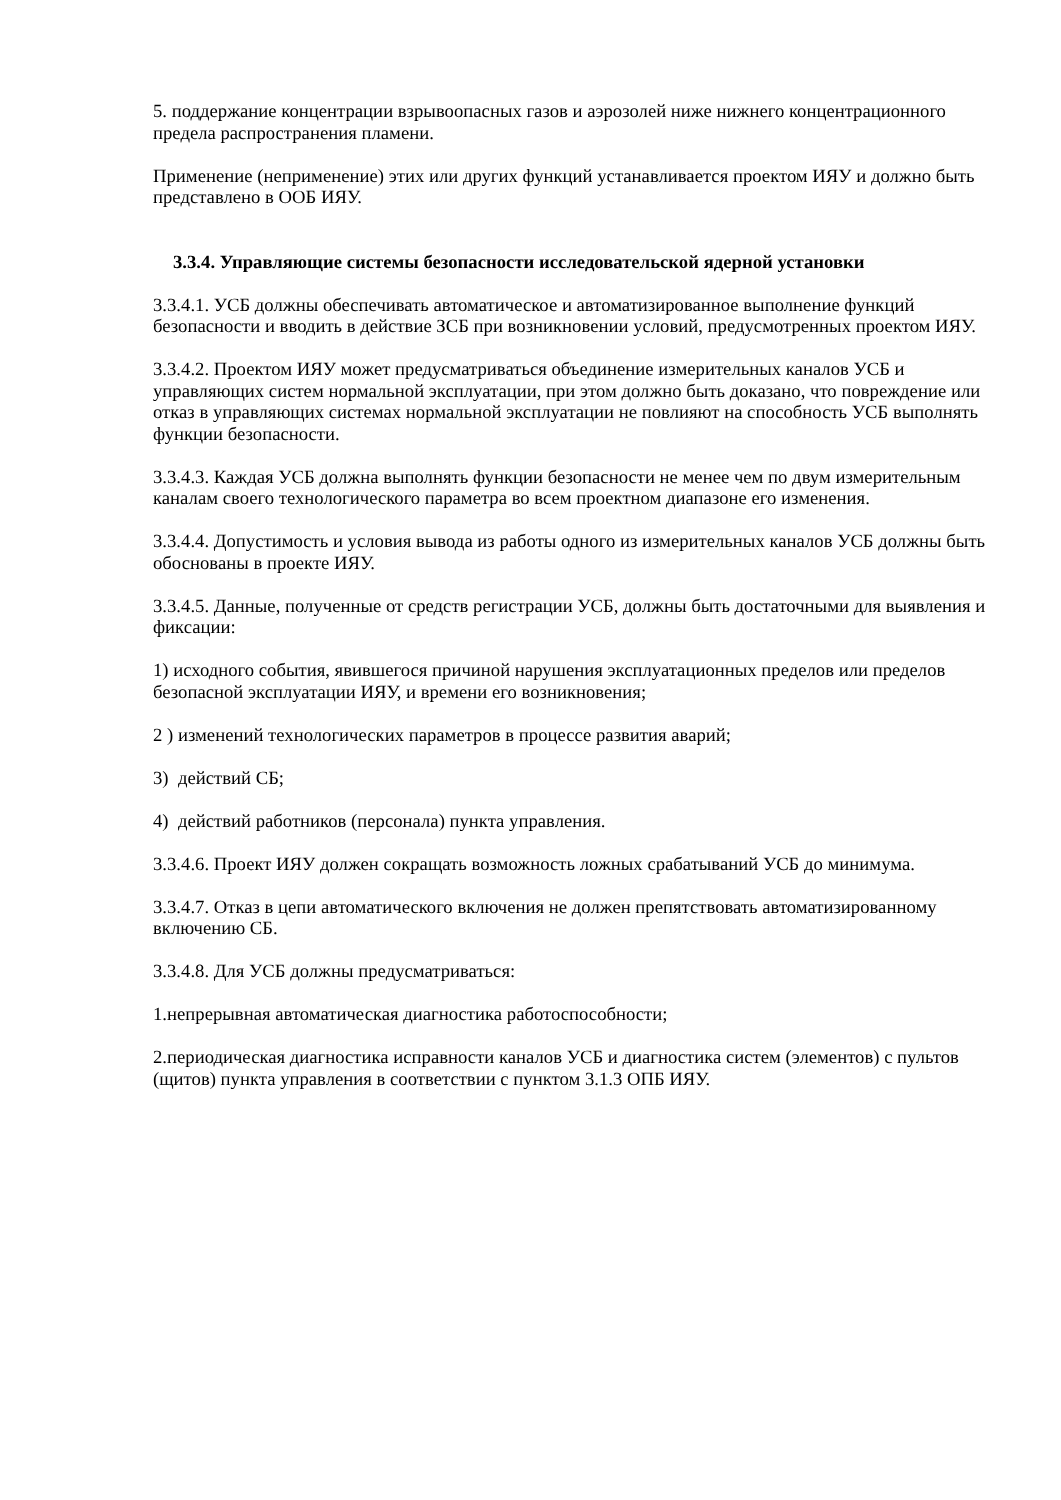5. поддержание концентрации взрывоопасных газов и аэрозолей ниже нижнего концентрационного предела распространения пламени.
Применение (неприменение) этих или других функций устанавливается проектом ИЯУ и должно быть представлено в ООБ ИЯУ.
3.3.4. Управляющие системы безопасности исследовательской ядерной установки
3.3.4.1. УСБ должны обеспечивать автоматическое и автоматизированное выполнение функций безопасности и вводить в действие ЗСБ при возникновении условий, предусмотренных проектом ИЯУ.
3.3.4.2. Проектом ИЯУ может предусматриваться объединение измерительных каналов УСБ и управляющих систем нормальной эксплуатации, при этом должно быть доказано, что повреждение или отказ в управляющих системах нормальной эксплуатации не повлияют на способность УСБ выполнять функции безопасности.
3.3.4.3. Каждая УСБ должна выполнять функции безопасности не менее чем по двум измерительным каналам своего технологического параметра во всем проектном диапазоне его изменения.
3.3.4.4. Допустимость и условия вывода из работы одного из измерительных каналов УСБ должны быть обоснованы в проекте ИЯУ.
3.3.4.5. Данные, полученные от средств регистрации УСБ, должны быть достаточными для выявления и фиксации:
1) исходного события, явившегося причиной нарушения эксплуатационных пределов или пределов безопасной эксплуатации ИЯУ, и времени его возникновения;
2 ) изменений технологических параметров в процессе развития аварий;
3) действий СБ;
4) действий работников (персонала) пункта управления.
3.3.4.6. Проект ИЯУ должен сокращать возможность ложных срабатываний УСБ до минимума.
3.3.4.7. Отказ в цепи автоматического включения не должен препятствовать автоматизированному включению СБ.
3.3.4.8. Для УСБ должны предусматриваться:
1.непрерывная автоматическая диагностика работоспособности;
2.периодическая диагностика исправности каналов УСБ и диагностика систем (элементов) с пультов (щитов) пункта управления в соответствии с пунктом 3.1.3 ОПБ ИЯУ.